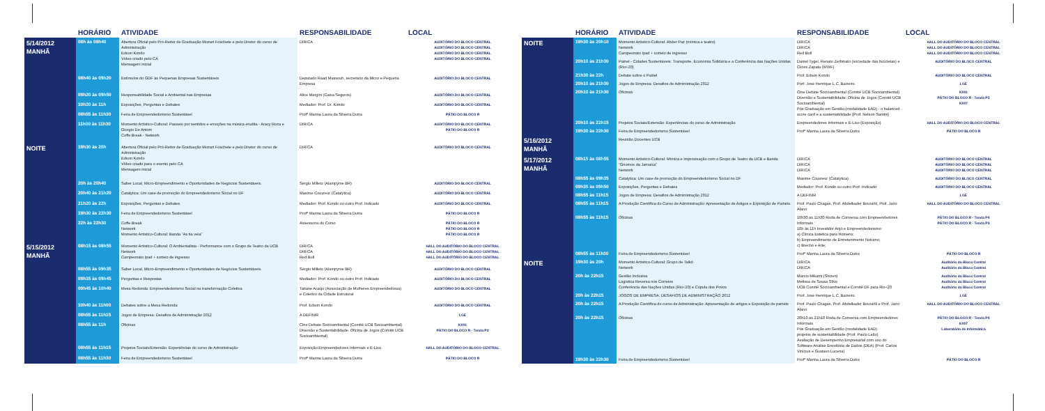| | HORÁRIO | ATIVIDADE | RESPONSABILIDADE | LOCAL |
| --- | --- | --- | --- | --- |
| 5/14/2012 MANHÃ | 08h às 08h40 | Abertura Oficial pelo Pró-Reitor de Graduação Mozart Foschete e pelo Diretor do curso de Administração Edson Kondo Vídeo criado pelo CA Mensagem inicial | DIR/CA | AUDITÓRIO DO BLOCO CENTRAL AUDITÓRIO DO BLOCO CENTRAL AUDITÓRIO DO BLOCO CENTRAL AUDITÓRIO DO BLOCO CENTRAL |
| | 08h40 às 09h20 | Estímulos do GDF às Pequenas Empresas Sustentáveis | Deputado Raad Massouh, secretário da Micro e Pequena Empresa | AUDITÓRIO DO BLOCO CENTRAL |
| | 09h20 às 09h50 | Responsabilidade Social e Ambiental nas Empresas | Alice Margini (Caixa Seguros) | AUDITÓRIO DO BLOCO CENTRAL |
| | 10h20 às 11h | Exposições, Perguntas e Debates | Mediador: Prof. Dr. Kondo | AUDITÓRIO DO BLOCO CENTRAL |
| | 08h55 às 11h30 | Feira de Empreendedorismo Sustentável | Profª Marina Laura da Silveira Dutra | PÁTIO DO BLOCO R |
| | 11h00 às 11h30 | Momento Artístico-Cultural: Passeio por sentidos e emoções na música erudita - Aracy Roza e Giorgio De Antoni Coffe Break - Network | DIR/CA | AUDITÓRIO DO BLOCO CENTRAL PÁTIO DO BLOCO R |
| NOITE | 19h30 às 20h | Abertura Oficial pelo Pró-Reitor de Graduação Mozart Foschete e pelo Diretor do curso de Administração Edson Kondo Vídeo criado para o evento pelo CA Mensagem inicial | DIR/CA | AUDITÓRIO DO BLOCO CENTRAL |
| | 20h às 20h40 | Saber Local, Micro-Empreendimento e Oportunidades de Negócios Sustentáveis. | Sérgio Milleto (Alampyme BR) | AUDITÓRIO DO BLOCO CENTRAL |
| | 20h40 às 21h20 | Catalytica: Um case de promoção do Empreendedorismo Social no DF | Maxime Couvreur (Catalytica) | AUDITÓRIO DO BLOCO CENTRAL |
| | 21h20 às 22h | Exposições, Perguntas e Debates | Mediador: Prof. Kondo ou outro Prof. Indicado | AUDITÓRIO DO BLOCO CENTRAL |
| | 19h30 às 22h30 | Feira de Empreendedorismo Sustentável | Profª Marina Laura da Silveira Dutra | PÁTIO DO BLOCO R |
| | 22h às 22h30 | Coffe Break Network Momento Artístico-Cultural: Banda "As tia véia" | Assessoria do Curso | PÁTIO DO BLOCO R PÁTIO DO BLOCO R PÁTIO DO BLOCO R |
| 5/15/2012 MANHÃ | 08h15 às 08h55 | Momento Artístico-Cultural: O Ambientalista - Performance com o Grupo de Teatro da UCB Network Campeonato Ipad + sorteio de ingresso | DIR/CA DIR/CA Red Bull | HALL DO AUDITÓRIO DO BLOCO CENTRAL HALL DO AUDITÓRIO DO BLOCO CENTRAL HALL DO AUDITÓRIO DO BLOCO CENTRAL |
| | 08h55 às 09h35 | Saber Local, Micro-Empreendimento e Oportunidades de Negócios Sustentáveis. | Sérgio Milleto (Alampyme BR) | AUDITÓRIO DO BLOCO CENTRAL |
| | 09h35 às 09h45 | Perguntas e Respostas | Mediador: Prof. Kondo ou outro Prof. Indicado | AUDITÓRIO DO BLOCO CENTRAL |
| | 09h45 às 10h40 | Mesa Redonda: Empreendedorismo Social na transformação Coletiva | Tatiane Araújo (Associação de Mulheres Empreendedoras) e Coletivo da Cidade Estrutural | AUDITÓRIO DO BLOCO CENTRAL |
| | 10h40 às 11h00 | Debates sobre a Mesa Redonda | Prof. Edson Kondo | AUDITÓRIO DO BLOCO CENTRAL |
| | 08h55 às 11h15 | Jogos de Empresa: Desafios de Administração 2012 | A DEFINIR | LGE |
| | 08h55 às 11h | Oficinas | Cine Debate Socioambiental (Comitê UCB Socioambiental) Diversão e Sustentabilidade: Oficina de Jogos (Comitê UCB Socioambiental) | K001 PÁTIO DO BLOCO R - Tenda P3 |
| | 08h55 às 11h15 | Projetos Sociais/Extensão: Experiências do curso de Administração | Exposição Empreendedores Informais e E-Lixo | HALL DO AUDITÓRIO DO BLOCO CENTRAL |
| | 08h55 às 11h30 | Feira de Empreendedorismo Sustentável | Profª Marina Laura da Silveira Dutra | PÁTIO DO BLOCO R |
| | HORÁRIO | ATIVIDADE | RESPONSABILIDADE | LOCAL |
| --- | --- | --- | --- | --- |
| NOITE | 19h30 às 20h10 | Momento Artístico-Cultural: Abder Paz (mímica e teatro) Network Campeonato Ipad + sorteio de ingresso | DIR/CA DIR/CA Red Bull | HALL DO AUDITÓRIO DO BLOCO CENTRAL HALL DO AUDITÓRIO DO BLOCO CENTRAL HALL DO AUDITÓRIO DO BLOCO CENTRAL |
| | 20h10 às 21h30 | Painel - Cidades Sustentáveis: Transporte, Economia Solidária e a Conferência das Nações Unidas (Rio+20) | Daniel Tygel, Renato Zerbinato (sociedade das bicicletas) e Clóvis Zapata (WWF) | AUDITÓRIO DO BLOCO CENTRAL |
| | 21h30 às 22h | Debate sobre o Painel | Prof. Edson Kondo | AUDITÓRIO DO BLOCO CENTRAL |
| | 20h10 às 21h30 | Jogos de Empresa: Desafios de Administração 2012 | Porf. José Henrique L.C. Barreiro | LGE |
| | 20h10 às 21h30 | Oficinas | Cine Debate Socioambiental (Comitê UCB Socioambiental) Diversão e Sustentabilidade: Oficina de Jogos (Comitê UCB Socioambiental) Pós Graduação em Gestão (modalidade EAD) - o balanced score card e a sustentabilidade (Prof. Nelson Santini) | K001 PÁTIO DO BLOCO R - Tenda P3 K007 |
| | 20h10 às 22h15 | Projetos Sociais/Extensão: Experiências do curso de Administração | Empreendedores Informais e E-Lixo (Exposição) | HALL DO AUDITÓRIO DO BLOCO CENTRAL |
| | 19h30 às 22h30 | Feira de Empreendedorismo Sustentável | Profª Marina Laura da Silveira Dutra | PÁTIO DO BLOCO R |
| 5/16/2012 MANHÃ | | Reunião Docentes UCB | | |
| 5/17/2012 MANHÃ | 08h15 às 08h55 | Momento Artístico-Cultural: Mímica e Improvisação com o Grupo de Teatro da UCB e Banda "Gnomos da Jamaica" Network | DIR/CA DIR/CA DIR/CA | AUDITÓRIO DO BLOCO CENTRAL AUDITÓRIO DO BLOCO CENTRAL AUDITÓRIO DO BLOCO CENTRAL |
| | 08h55 às 09h35 | Catalytica: Um case de promoção do Empreendedorismo Social no DF | Maxime Couvreur (Catalytica) | AUDITÓRIO DO BLOCO CENTRAL |
| | 09h35 às 09h50 | Exposições, Perguntas e Debates | Mediador: Prof. Kondo ou outro Prof. Indicado | AUDITÓRIO DO BLOCO CENTRAL |
| | 08h55 às 11h15 | Jogos de Empresa: Desafios de Administração 2012 | A DEFINIR | LGE |
| | 08h55 às 11h15 | A Produção Científica do Curso de Administração: Apresentação de Artigos e Exposição de Painéis. | Prof. Paulo Chagas, Prof. Abdelkader Bourahli, Prof. Jairo Alano | HALL DO AUDITÓRIO DO BLOCO CENTRAL |
| | 08h55 às 11h15 | Oficinas | 10h30 às 11h30 Roda de Conversa com Empreendedores Informais 10h às 11h Investidor Anjo e Empreendedorismo: a) Clínica Estética para Homens; b) Empreendimento de Entretenimento Noturno; c) Brechó e Arte; | PÁTIO DO BLOCO R - Tenda P4 PÁTIO DO BLOCO R - Tenda P3 |
| | 08h55 às 11h30 | Feira de Empreendedorismo Sustentável | Profª Marina Laura da Silveira Dutra | PÁTIO DO BLOCO R |
| NOITE | 19h30 às 20h | Momento Artístico-Cultural: Grupo de Taikô Network | DIR/CA DIR/CA | Auditório do Bloco Central Auditório do Bloco Central |
| | 20h às 22h15 | Gestão Inclusiva Logística Reversa nos Correios Conferência das Nações Unidas (Rio+20) e Cúpula dos Povos | Márcio Mikami (Shizen) Melissa de Sousa Silva UCB Comitê Socioambiental e Comitê DF para Rio+20 | Auditório do Bloco Central Auditório do Bloco Central Auditório do Bloco Central |
| | 20h às 22h15 | JOGOS DE EMPRESA: DESAFIOS DE ADMINISTRAÇÃO 2012 | Prof. José Henrique L.C. Barreiro | LGE |
| | 20h às 22h15 | A Produção Científica do curso de Administração: Apresentação de artigos e Exposição de painéis | Prof. Paulo Chagas, Prof. Abdelkader Bourahli e Prof. Jairo Alano | HALL DO AUDITÓRIO DO BLOCO CENTRAL |
| | 20h às 22h15 | Oficinas | 20h10 às 21h10 Roda de Conversa com Empreendedores Informais Pós Graduação em Gestão (modalidade EAD) projetos de sustentabilidade (Prof. Paulo Leão) Avaliação de Desempenho Empresarial com uso do Software Análise Envoltória de Dados (DEA) (Prof. Carlos Vinícius e Gustavo Lucena) | PÁTIO DO BLOCO R - Tenda P4 K007 Laboratório de Informática |
| | 19h30 às 22h30 | Feira de Empreendedorismo Sustentável | Profª Marina Laura da Silveira Dutra | PÁTIO DO BLOCO R |